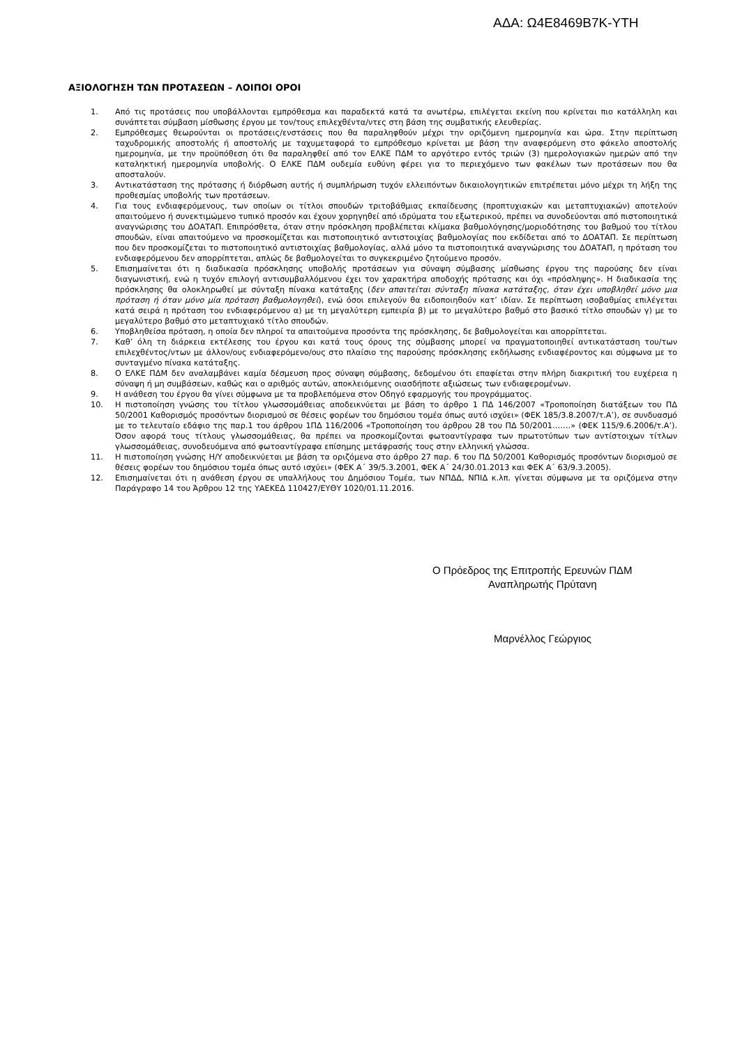ΑΔΑ: Ω4Ε8469Β7Κ-ΥΤΗ
ΑΞΙΟΛΟΓΗΣΗ ΤΩΝ ΠΡΟΤΑΣΕΩΝ – ΛΟΙΠΟΙ ΟΡΟΙ
1. Από τις προτάσεις που υποβάλλονται εμπρόθεσμα και παραδεκτά κατά τα ανωτέρω, επιλέγεται εκείνη που κρίνεται πιο κατάλληλη και συνάπτεται σύμβαση μίσθωσης έργου με τον/τους επιλεχθέντα/ντες στη βάση της συμβατικής ελευθερίας.
2. Εμπρόθεσμες θεωρούνται οι προτάσεις/ενστάσεις που θα παραληφθούν μέχρι την οριζόμενη ημερομηνία και ώρα. Στην περίπτωση ταχυδρομικής αποστολής ή αποστολής με ταχυμεταφορά το εμπρόθεσμο κρίνεται με βάση την αναφερόμενη στο φάκελο αποστολής ημερομηνία, με την προϋπόθεση ότι θα παραληφθεί από τον ΕΛΚΕ ΠΔΜ το αργότερο εντός τριών (3) ημερολογιακών ημερών από την καταληκτική ημερομηνία υποβολής. Ο ΕΛΚΕ ΠΔΜ ουδεμία ευθύνη φέρει για το περιεχόμενο των φακέλων των προτάσεων που θα αποσταλούν.
3. Αντικατάσταση της πρότασης ή διόρθωση αυτής ή συμπλήρωση τυχόν ελλειπόντων δικαιολογητικών επιτρέπεται μόνο μέχρι τη λήξη της προθεσμίας υποβολής των προτάσεων.
4. Για τους ενδιαφερόμενους, των οποίων οι τίτλοι σπουδών τριτοβάθμιας εκπαίδευσης (προπτυχιακών και μεταπτυχιακών) αποτελούν απαιτούμενο ή συνεκτιμώμενο τυπικό προσόν και έχουν χορηγηθεί από ιδρύματα του εξωτερικού, πρέπει να συνοδεύονται από πιστοποιητικά αναγνώρισης του ΔΟΑΤΑΠ. Επιπρόσθετα, όταν στην πρόσκληση προβλέπεται κλίμακα βαθμολόγησης/μοριοδότησης του βαθμού του τίτλου σπουδών, είναι απαιτούμενο να προσκομίζεται και πιστοποιητικό αντιστοιχίας βαθμολογίας που εκδίδεται από το ΔΟΑΤΑΠ. Σε περίπτωση που δεν προσκομίζεται το πιστοποιητικό αντιστοιχίας βαθμολογίας, αλλά μόνο τα πιστοποιητικά αναγνώρισης του ΔΟΑΤΑΠ, η πρόταση του ενδιαφερόμενου δεν απορρίπτεται, απλώς δε βαθμολογείται το συγκεκριμένο ζητούμενο προσόν.
5. Επισημαίνεται ότι η διαδικασία πρόσκλησης υποβολής προτάσεων για σύναψη σύμβασης μίσθωσης έργου της παρούσης δεν είναι διαγωνιστική, ενώ η τυχόν επιλογή αντισυμβαλλόμενου έχει τον χαρακτήρα αποδοχής πρότασης και όχι «πρόσληψης». Η διαδικασία της πρόσκλησης θα ολοκληρωθεί με σύνταξη πίνακα κατάταξης (δεν απαιτείται σύνταξη πίνακα κατάταξης, όταν έχει υποβληθεί μόνο μια πρόταση ή όταν μόνο μία πρόταση βαθμολογηθεί), ενώ όσοι επιλεγούν θα ειδοποιηθούν κατ’ ιδίαν. Σε περίπτωση ισοβαθμίας επιλέγεται κατά σειρά η πρόταση του ενδιαφερόμενου α) με τη μεγαλύτερη εμπειρία β) με το μεγαλύτερο βαθμό στο βασικό τίτλο σπουδών γ) με το μεγαλύτερο βαθμό στο μεταπτυχιακό τίτλο σπουδών.
6. Υποβληθείσα πρόταση, η οποία δεν πληροί τα απαιτούμενα προσόντα της πρόσκλησης, δε βαθμολογείται και απορρίπτεται.
7. Καθ’ όλη τη διάρκεια εκτέλεσης του έργου και κατά τους όρους της σύμβασης μπορεί να πραγματοποιηθεί αντικατάσταση του/των επιλεχθέντος/ντων με άλλον/ους ενδιαφερόμενο/ους στο πλαίσιο της παρούσης πρόσκλησης εκδήλωσης ενδιαφέροντος και σύμφωνα με το συνταγμένο πίνακα κατάταξης.
8. Ο ΕΛΚΕ ΠΔΜ δεν αναλαμβάνει καμία δέσμευση προς σύναψη σύμβασης, δεδομένου ότι επαφίεται στην πλήρη διακριτική του ευχέρεια η σύναψη ή μη συμβάσεων, καθώς και ο αριθμός αυτών, αποκλειόμενης οιασδήποτε αξιώσεως των ενδιαφερομένων.
9. Η ανάθεση του έργου θα γίνει σύμφωνα με τα προβλεπόμενα στον Οδηγό εφαρμογής του προγράμματος.
10. Η πιστοποίηση γνώσης του τίτλου γλωσσομάθειας αποδεικνύεται με βάση το άρθρο 1 ΠΔ 146/2007 «Τροποποίηση διατάξεων του ΠΔ 50/2001 Καθορισμός προσόντων διορισμού σε θέσεις φορέων του δημόσιου τομέα όπως αυτό ισχύει» (ΦΕΚ 185/3.8.2007/τ.Α’), σε συνδυασμό με το τελευταίο εδάφιο της παρ.1 του άρθρου 1ΠΔ 116/2006 «Τροποποίηση του άρθρου 28 του ΠΔ 50/2001…….» (ΦΕΚ 115/9.6.2006/τ.Α’). Όσον αφορά τους τίτλους γλωσσομάθειας, θα πρέπει να προσκομίζονται φωτοαντίγραφα των πρωτοτύπων των αντίστοιχων τίτλων γλωσσομάθειας, συνοδευόμενα από φωτοαντίγραφα επίσημης μετάφρασής τους στην ελληνική γλώσσα.
11. Η πιστοποίηση γνώσης Η/Υ αποδεικνύεται με βάση τα οριζόμενα στο άρθρο 27 παρ. 6 του ΠΔ 50/2001 Καθορισμός προσόντων διορισμού σε θέσεις φορέων του δημόσιου τομέα όπως αυτό ισχύει» (ΦΕΚ Α΄ 39/5.3.2001, ΦΕΚ Α΄ 24/30.01.2013 και ΦΕΚ Α΄ 63/9.3.2005).
12. Επισημαίνεται ότι η ανάθεση έργου σε υπαλλήλους του Δημόσιου Τομέα, των ΝΠΔΔ, ΝΠΙΔ κ.λπ. γίνεται σύμφωνα με τα οριζόμενα στην Παράγραφο 14 του Άρθρου 12 της ΥΑΕΚΕΔ 110427/ΕΥΘΥ 1020/01.11.2016.
Ο Πρόεδρος της Επιτροπής Ερευνών ΠΔΜ
Αναπληρωτής Πρύτανη
Μαρνέλλος Γεώργιος